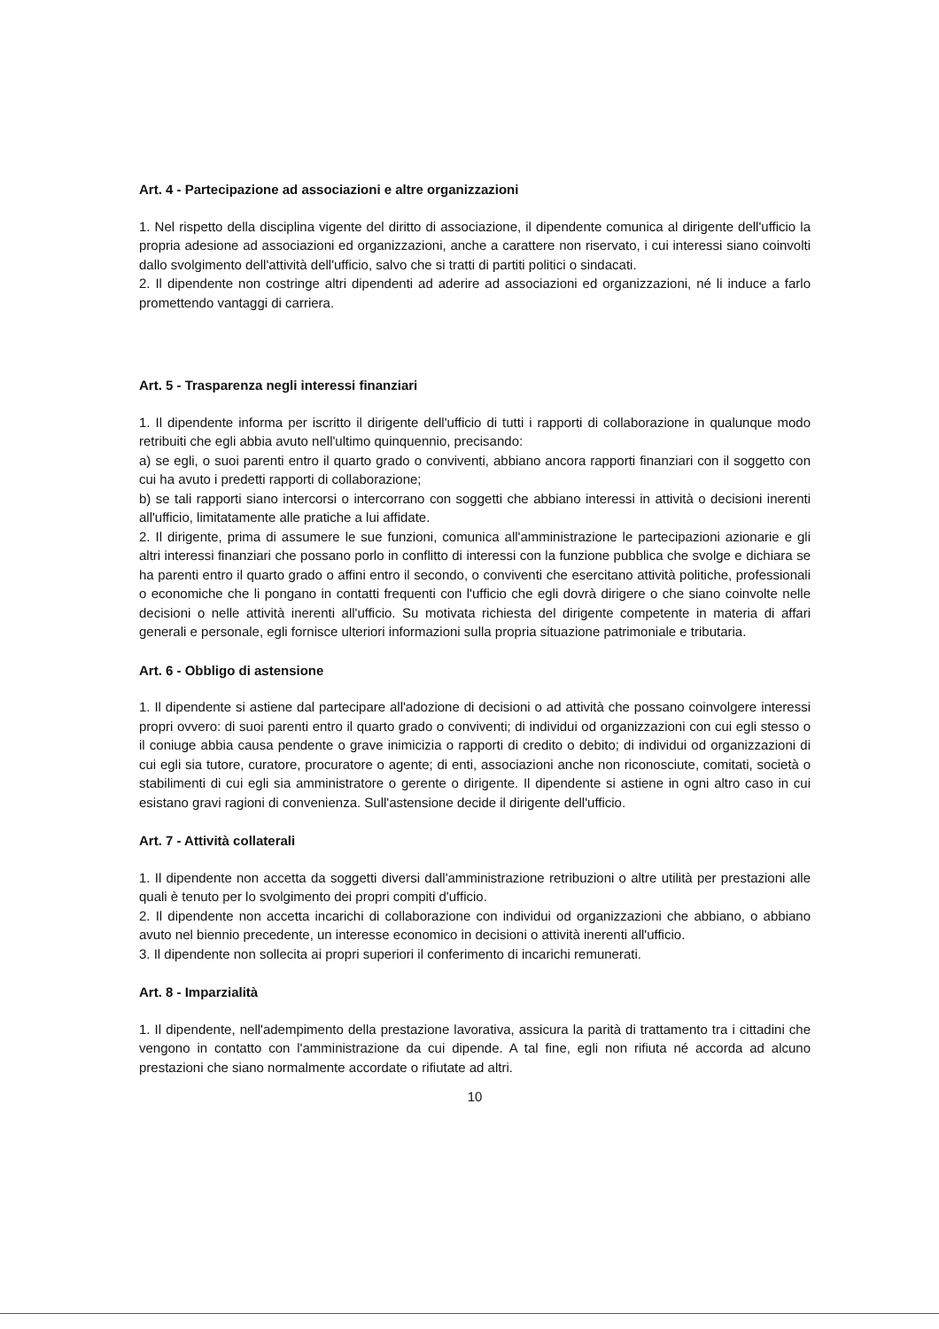Art. 4 - Partecipazione ad associazioni e altre organizzazioni
1. Nel rispetto della disciplina vigente del diritto di associazione, il dipendente comunica al dirigente dell'ufficio la propria adesione ad associazioni ed organizzazioni, anche a carattere non riservato, i cui interessi siano coinvolti dallo svolgimento dell'attività dell'ufficio, salvo che si tratti di partiti politici o sindacati.
2. Il dipendente non costringe altri dipendenti ad aderire ad associazioni ed organizzazioni, né li induce a farlo promettendo vantaggi di carriera.
Art. 5 - Trasparenza negli interessi finanziari
1. Il dipendente informa per iscritto il dirigente dell'ufficio di tutti i rapporti di collaborazione in qualunque modo retribuiti che egli abbia avuto nell'ultimo quinquennio, precisando:
a) se egli, o suoi parenti entro il quarto grado o conviventi, abbiano ancora rapporti finanziari con il soggetto con cui ha avuto i predetti rapporti di collaborazione;
b) se tali rapporti siano intercorsi o intercorrano con soggetti che abbiano interessi in attività o decisioni inerenti all'ufficio, limitatamente alle pratiche a lui affidate.
2. Il dirigente, prima di assumere le sue funzioni, comunica all'amministrazione le partecipazioni azionarie e gli altri interessi finanziari che possano porlo in conflitto di interessi con la funzione pubblica che svolge e dichiara se ha parenti entro il quarto grado o affini entro il secondo, o conviventi che esercitano attività politiche, professionali o economiche che li pongano in contatti frequenti con l'ufficio che egli dovrà dirigere o che siano coinvolte nelle decisioni o nelle attività inerenti all'ufficio. Su motivata richiesta del dirigente competente in materia di affari generali e personale, egli fornisce ulteriori informazioni sulla propria situazione patrimoniale e tributaria.
Art. 6 - Obbligo di astensione
1. Il dipendente si astiene dal partecipare all'adozione di decisioni o ad attività che possano coinvolgere interessi propri ovvero: di suoi parenti entro il quarto grado o conviventi; di individui od organizzazioni con cui egli stesso o il coniuge abbia causa pendente o grave inimicizia o rapporti di credito o debito; di individui od organizzazioni di cui egli sia tutore, curatore, procuratore o agente; di enti, associazioni anche non riconosciute, comitati, società o stabilimenti di cui egli sia amministratore o gerente o dirigente. Il dipendente si astiene in ogni altro caso in cui esistano gravi ragioni di convenienza. Sull'astensione decide il dirigente dell'ufficio.
Art. 7 - Attività collaterali
1. Il dipendente non accetta da soggetti diversi dall'amministrazione retribuzioni o altre utilità per prestazioni alle quali è tenuto per lo svolgimento dei propri compiti d'ufficio.
2. Il dipendente non accetta incarichi di collaborazione con individui od organizzazioni che abbiano, o abbiano avuto nel biennio precedente, un interesse economico in decisioni o attività inerenti all'ufficio.
3. Il dipendente non sollecita ai propri superiori il conferimento di incarichi remunerati.
Art. 8 - Imparzialità
1. Il dipendente, nell'adempimento della prestazione lavorativa, assicura la parità di trattamento tra i cittadini che vengono in contatto con l'amministrazione da cui dipende. A tal fine, egli non rifiuta né accorda ad alcuno prestazioni che siano normalmente accordate o rifiutate ad altri.
10